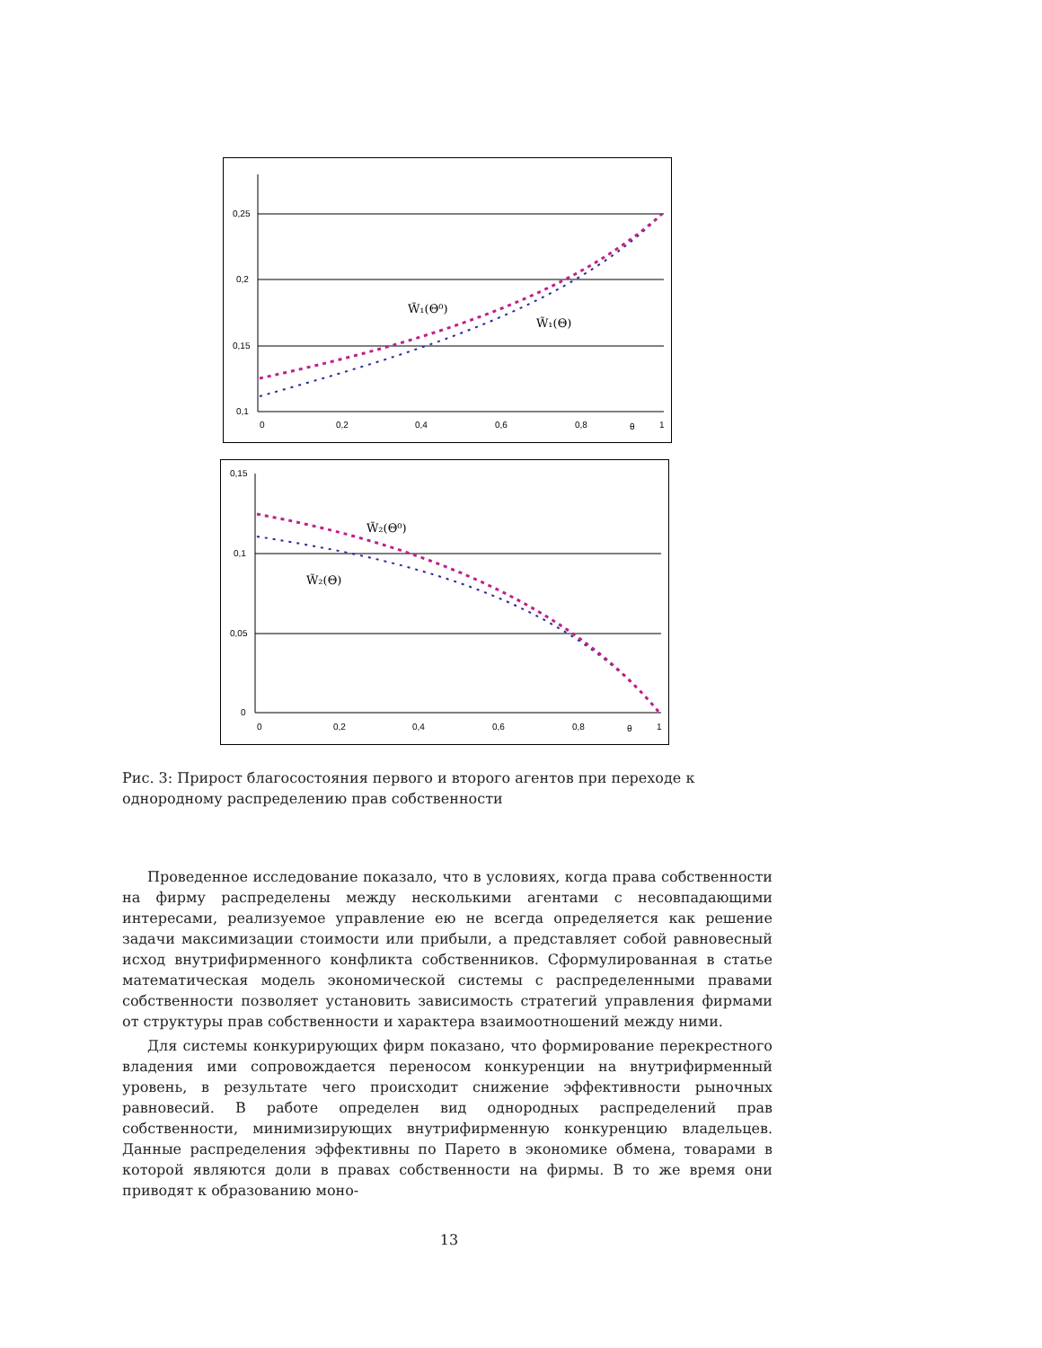0,25
0,2
0,15
0,1
0
0,2
0,4
0,6
0,8
θ
1
W̃₁(Θ⁰)
W̃₁(Θ)
0,15
0,1
0,05
0
0
0,2
0,4
0,6
0,8
θ
1
W̃₂(Θ⁰)
W̃₂(Θ)
Рис. 3: Прирост благосостояния первого и второго агентов при переходе к однородному распределению прав собственности
Проведенное исследование показало, что в условиях, когда права собственности на фирму распределены между несколькими агентами с несовпадающими интересами, реализуемое управление ею не всегда определяется как решение задачи максимизации стоимости или прибыли, а представляет собой равновесный исход внутрифирменного конфликта собственников. Сформулированная в статье математическая модель экономической системы с распределенными правами собственности позволяет установить зависимость стратегий управления фирмами от структуры прав собственности и характера взаимоотношений между ними.
Для системы конкурирующих фирм показано, что формирование перекрестного владения ими сопровождается переносом конкуренции на внутрифирменный уровень, в результате чего происходит снижение эффективности рыночных равновесий. В работе определен вид однородных распределений прав собственности, минимизирующих внутрифирменную конкуренцию владельцев. Данные распределения эффективны по Парето в экономике обмена, товарами в которой являются доли в правах собственности на фирмы. В то же время они приводят к образованию моно-
13